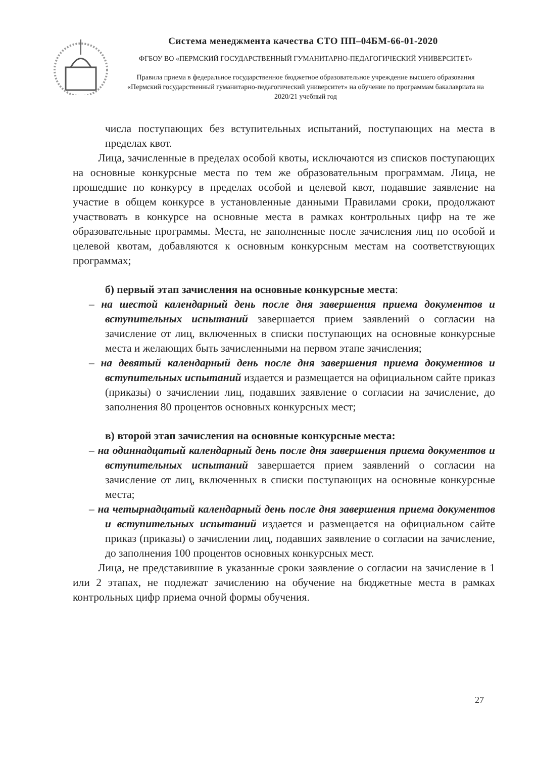Система менеджмента качества СТО ПП–04БМ-66-01-2020
ФГБОУ ВО «ПЕРМСКИЙ ГОСУДАРСТВЕННЫЙ ГУМАНИТАРНО-ПЕДАГОГИЧЕСКИЙ УНИВЕРСИТЕТ»
Правила приема в федеральное государственное бюджетное образовательное учреждение высшего образования «Пермский государственный гуманитарно-педагогический университет» на обучение по программам бакалавриата на 2020/21 учебный год
числа поступающих без вступительных испытаний, поступающих на места в пределах квот.
Лица, зачисленные в пределах особой квоты, исключаются из списков поступающих на основные конкурсные места по тем же образовательным программам. Лица, не прошедшие по конкурсу в пределах особой и целевой квот, подавшие заявление на участие в общем конкурсе в установленные данными Правилами сроки, продолжают участвовать в конкурсе на основные места в рамках контрольных цифр на те же образовательные программы. Места, не заполненные после зачисления лиц по особой и целевой квотам, добавляются к основным конкурсным местам на соответствующих программах;
б) первый этап зачисления на основные конкурсные места:
– на шестой календарный день после дня завершения приема документов и вступительных испытаний завершается прием заявлений о согласии на зачисление от лиц, включенных в списки поступающих на основные конкурсные места и желающих быть зачисленными на первом этапе зачисления;
– на девятый календарный день после дня завершения приема документов и вступительных испытаний издается и размещается на официальном сайте приказ (приказы) о зачислении лиц, подавших заявление о согласии на зачисление, до заполнения 80 процентов основных конкурсных мест;
в) второй этап зачисления на основные конкурсные места:
– на одиннадцатый календарный день после дня завершения приема документов и вступительных испытаний завершается прием заявлений о согласии на зачисление от лиц, включенных в списки поступающих на основные конкурсные места;
– на четырнадцатый календарный день после дня завершения приема документов и вступительных испытаний издается и размещается на официальном сайте приказ (приказы) о зачислении лиц, подавших заявление о согласии на зачисление, до заполнения 100 процентов основных конкурсных мест.
Лица, не представившие в указанные сроки заявление о согласии на зачисление в 1 или 2 этапах, не подлежат зачислению на обучение на бюджетные места в рамках контрольных цифр приема очной формы обучения.
27